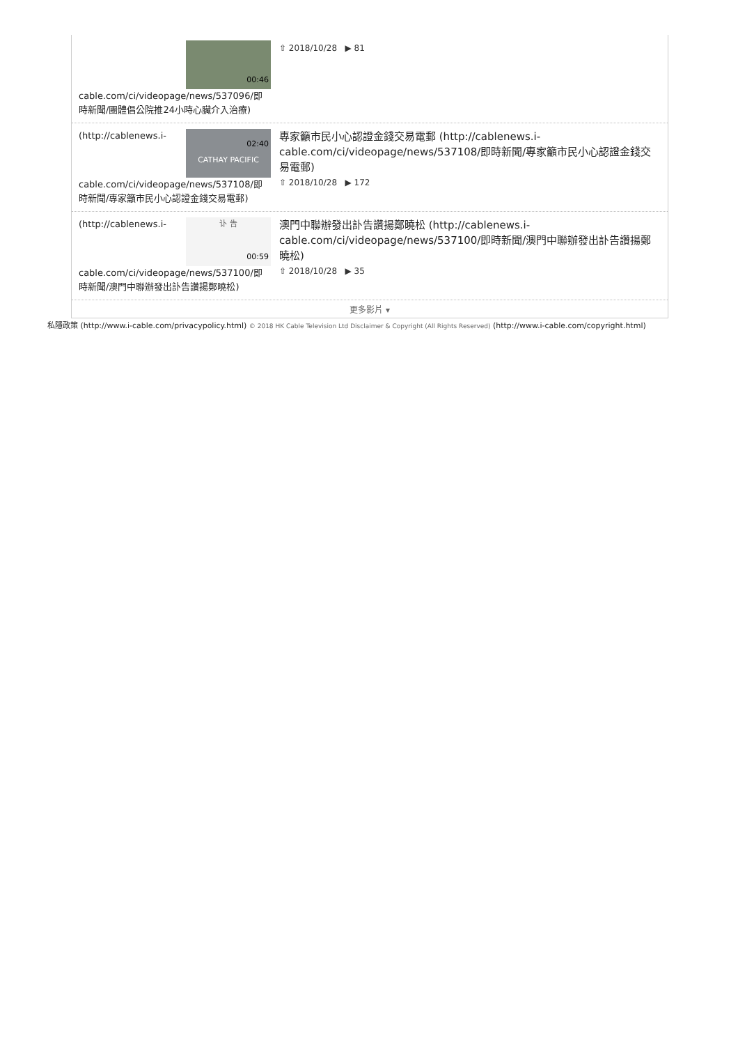00:46
cable.com/ci/videopage/news/537096/即時新聞/團體倡公院推24小時心臟介入治療)
⇧ 2018/10/28 ▶ 81
CATHAY PACIFIC
02:40
(http://cablenews.i-cable.com/ci/videopage/news/537108/即時新聞/專家籲市民小心認證金錢交易電郵)
專家籲市民小心認證金錢交易電郵 (http://cablenews.i-cable.com/ci/videopage/news/537108/即時新聞/專家籲市民小心認證金錢交易電郵)
⇧ 2018/10/28 ▶ 172
讣 告
00:59
(http://cablenews.i-cable.com/ci/videopage/news/537100/即時新聞/澳門中聯辦發出訃告讚揚鄭曉松)
澳門中聯辦發出訃告讚揚鄭曉松 (http://cablenews.i-cable.com/ci/videopage/news/537100/即時新聞/澳門中聯辦發出訃告讚揚鄭曉松)
⇧ 2018/10/28 ▶ 35
更多影片 ▾
私隱政策 (http://www.i-cable.com/privacypolicy.html) © 2018 HK Cable Television Ltd Disclaimer & Copyright (All Rights Reserved) (http://www.i-cable.com/copyright.html)